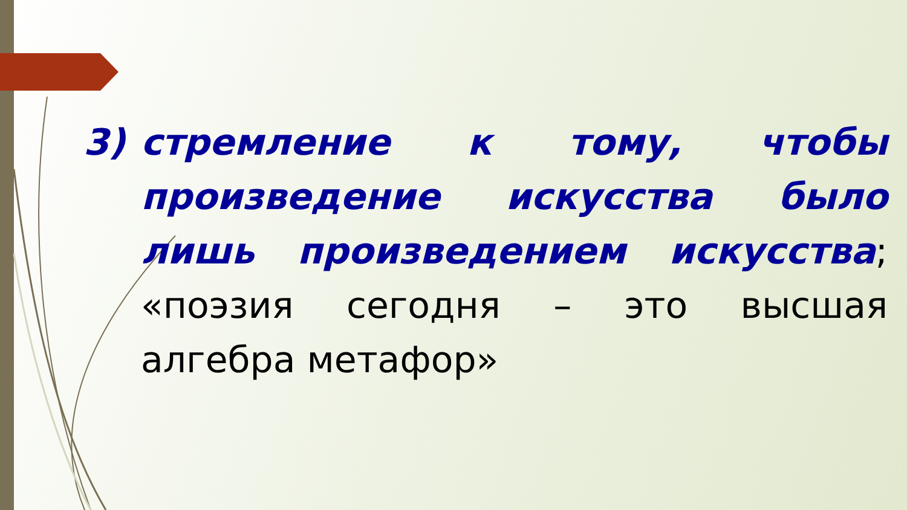3) стремление к тому, чтобы произведение искусства было лишь произведением искусства; «поэзия сегодня – это высшая алгебра метафор»